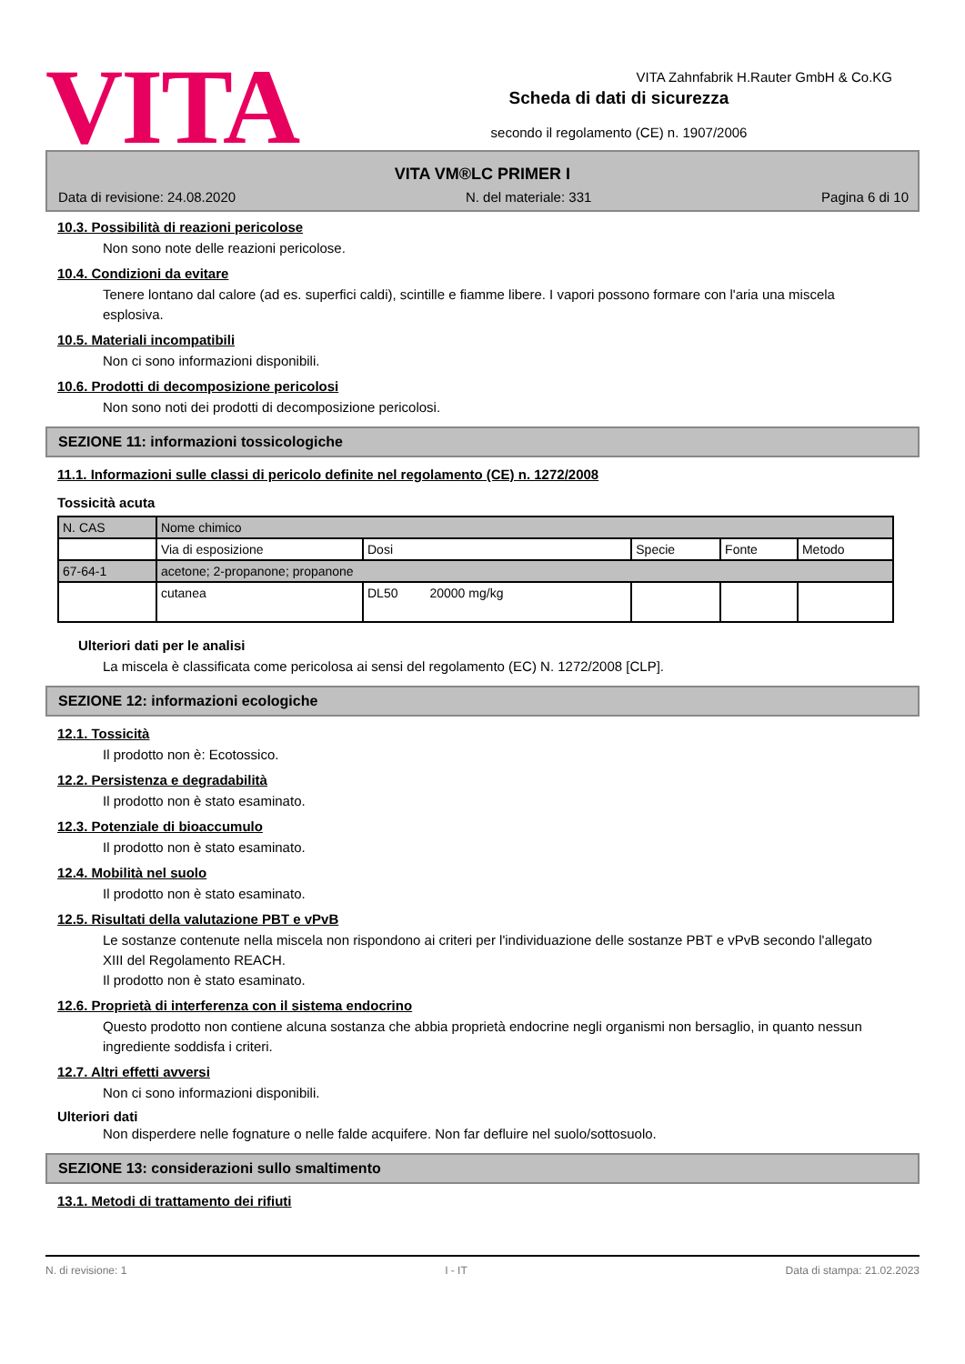VITA
VITA Zahnfabrik H.Rauter GmbH & Co.KG
Scheda di dati di sicurezza
secondo il regolamento (CE) n. 1907/2006
VITA VM®LC PRIMER I
Data di revisione: 24.08.2020 N. del materiale: 331 Pagina 6 di 10
10.3. Possibilità di reazioni pericolose
Non sono note delle reazioni pericolose.
10.4. Condizioni da evitare
Tenere lontano dal calore (ad es. superfici caldi), scintille e fiamme libere. I vapori possono formare con l'aria una miscela esplosiva.
10.5. Materiali incompatibili
Non ci sono informazioni disponibili.
10.6. Prodotti di decomposizione pericolosi
Non sono noti dei prodotti di decomposizione pericolosi.
SEZIONE 11: informazioni tossicologiche
11.1. Informazioni sulle classi di pericolo definite nel regolamento (CE) n. 1272/2008
Tossicità acuta
| N. CAS | Nome chimico | | | | |
| --- | --- | --- | --- | --- | --- |
| | Via di esposizione | Dosi | Specie | Fonte | Metodo |
| 67-64-1 | acetone; 2-propanone; propanone | | | | |
| | cutanea | DL50 20000 mg/kg | | | |
Ulteriori dati per le analisi
La miscela è classificata come pericolosa ai sensi del regolamento (EC) N. 1272/2008 [CLP].
SEZIONE 12: informazioni ecologiche
12.1. Tossicità
Il prodotto non è: Ecotossico.
12.2. Persistenza e degradabilità
Il prodotto non è stato esaminato.
12.3. Potenziale di bioaccumulo
Il prodotto non è stato esaminato.
12.4. Mobilità nel suolo
Il prodotto non è stato esaminato.
12.5. Risultati della valutazione PBT e vPvB
Le sostanze contenute nella miscela non rispondono ai criteri per l'individuazione delle sostanze PBT e vPvB secondo l'allegato XIII del Regolamento REACH.
Il prodotto non è stato esaminato.
12.6. Proprietà di interferenza con il sistema endocrino
Questo prodotto non contiene alcuna sostanza che abbia proprietà endocrine negli organismi non bersaglio, in quanto nessun ingrediente soddisfa i criteri.
12.7. Altri effetti avversi
Non ci sono informazioni disponibili.
Ulteriori dati
Non disperdere nelle fognature o nelle falde acquifere. Non far defluire nel suolo/sottosuolo.
SEZIONE 13: considerazioni sullo smaltimento
13.1. Metodi di trattamento dei rifiuti
N. di revisione: 1 I - IT Data di stampa: 21.02.2023